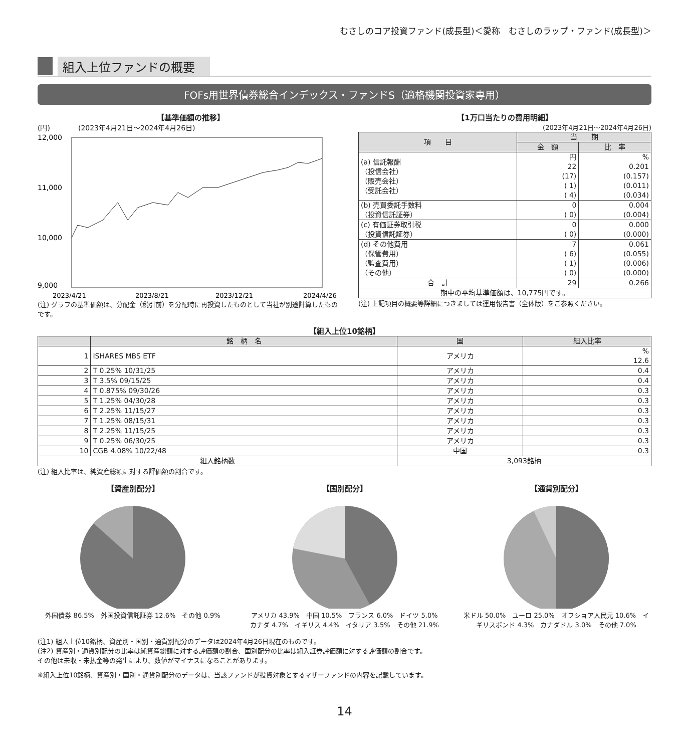むさしのコア投資ファンド(成長型)＜愛称　むさしのラップ・ファンド(成長型)＞
組入上位ファンドの概要
FOFs用世界債券総合インデックス・ファンドS（適格機関投資家専用）
【基準価額の推移】
(円)　　　　(2023年4月21日～2024年4月26日)
12,000
11,000
10,000
9,000
2023/4/21
2023/8/21
2023/12/21
2024/4/26
(注) グラフの基準価額は、分配金（税引前）を分配時に再投資したものとして当社が別途計算したものです。
【1万口当たりの費用明細】
(2023年4月21日～2024年4月26日)
| 項 目 | 当 期 | |
| --- | --- | --- |
| | 金 額 | 比 率 |
| (a) 信託報酬 （投信会社） （販売会社） （受託会社） | 円 22 (17) ( 1) ( 4) | % 0.201 (0.157) (0.011) (0.034) |
| (b) 売買委託手数料 （投資信託証券） | 0 ( 0) | 0.004 (0.004) |
| (c) 有価証券取引税 （投資信託証券） | 0 ( 0) | 0.000 (0.000) |
| (d) その他費用 （保管費用） （監査費用） （その他） | 7 ( 6) ( 1) ( 0) | 0.061 (0.055) (0.006) (0.000) |
| 合 計 | 29 | 0.266 |
| 期中の平均基準価額は、10,775円です。 | | |
(注) 上記項目の概要等詳細につきましては運用報告書（全体版）をご参照ください。
【組入上位10銘柄】
| | 銘 柄 名 | 国 | 組入比率 |
| --- | --- | --- | --- |
| 1 | ISHARES MBS ETF | アメリカ | % 12.6 |
| 2 | T 0.25% 10/31/25 | アメリカ | 0.4 |
| 3 | T 3.5% 09/15/25 | アメリカ | 0.4 |
| 4 | T 0.875% 09/30/26 | アメリカ | 0.3 |
| 5 | T 1.25% 04/30/28 | アメリカ | 0.3 |
| 6 | T 2.25% 11/15/27 | アメリカ | 0.3 |
| 7 | T 1.25% 08/15/31 | アメリカ | 0.3 |
| 8 | T 2.25% 11/15/25 | アメリカ | 0.3 |
| 9 | T 0.25% 06/30/25 | アメリカ | 0.3 |
| 10 | CGB 4.08% 10/22/48 | 中国 | 0.3 |
| 組入銘柄数 | | 3,093銘柄 | |
(注) 組入比率は、純資産総額に対する評価額の割合です。
【資産別配分】
外国債券 86.5%　外国投資信託証券 12.6%　その他 0.9%
【国別配分】
アメリカ 43.9%　中国 10.5%　フランス 6.0%　ドイツ 5.0%　カナダ 4.7%　イギリス 4.4%　イタリア 3.5%　その他 21.9%
【通貨別配分】
米ドル 50.0%　ユーロ 25.0%　オフショア人民元 10.6%　イギリスポンド 4.3%　カナダドル 3.0%　その他 7.0%
(注1) 組入上位10銘柄、資産別・国別・通貨別配分のデータは2024年4月26日現在のものです。
(注2) 資産別・通貨別配分の比率は純資産総額に対する評価額の割合、国別配分の比率は組入証券評価額に対する評価額の割合です。
その他は未収・未払金等の発生により、数値がマイナスになることがあります。
※組入上位10銘柄、資産別・国別・通貨別配分のデータは、当該ファンドが投資対象とするマザーファンドの内容を記載しています。
14